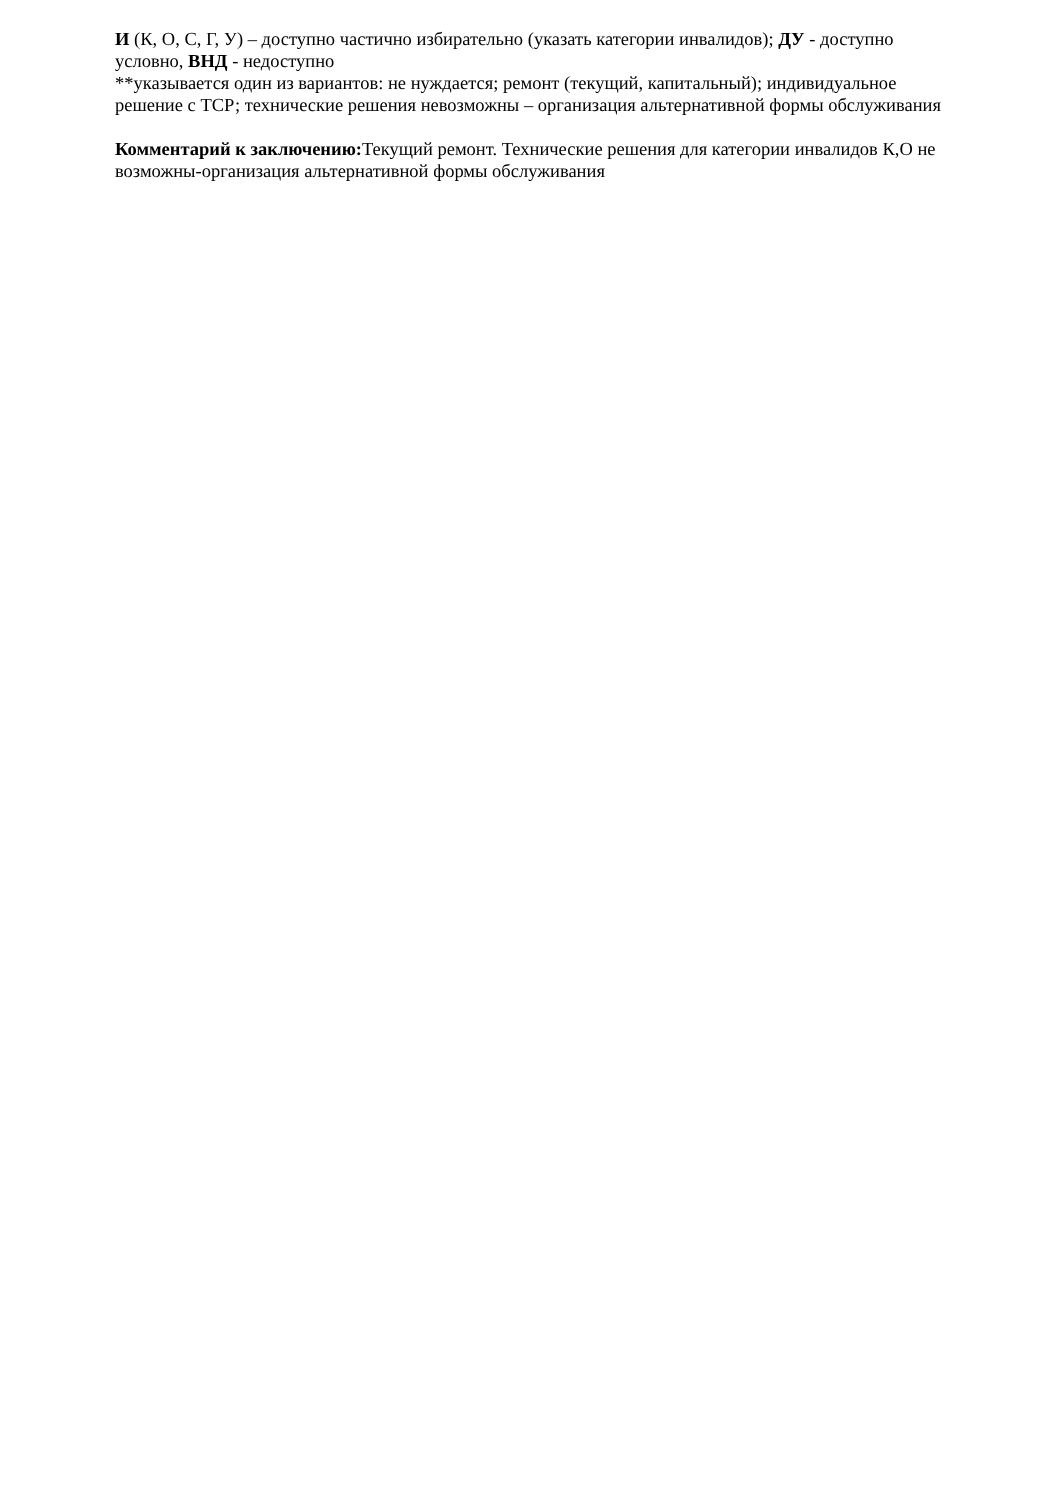И (К, О, С, Г, У) – доступно частично избирательно (указать категории инвалидов); ДУ - доступно условно, ВНД - недоступно
**указывается один из вариантов: не нуждается; ремонт (текущий, капитальный); индивидуальное решение с ТСР; технические решения невозможны – организация альтернативной формы обслуживания
Комментарий к заключению: Текущий ремонт. Технические решения для категории инвалидов К,О не возможны-организация альтернативной формы обслуживания